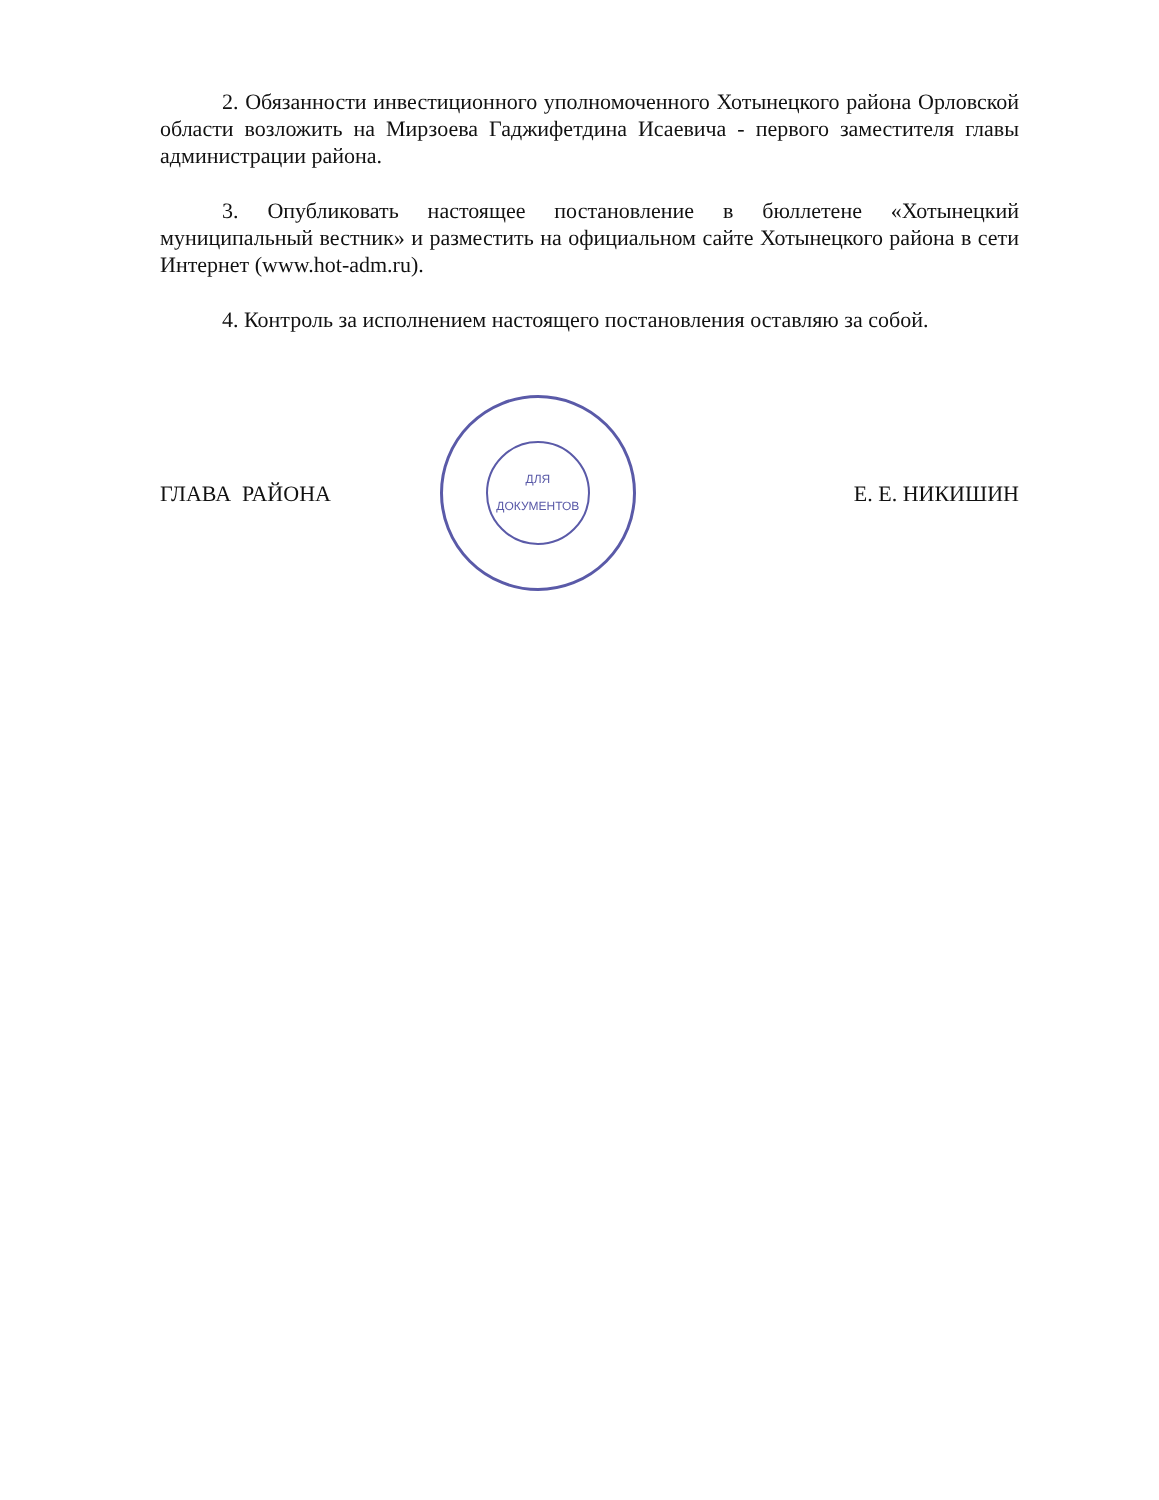2. Обязанности инвестиционного уполномоченного Хотынецкого района Орловской области возложить на Мирзоева Гаджифетдина Исаевича - первого заместителя главы администрации района.
3. Опубликовать настоящее постановление в бюллетене «Хотынецкий муниципальный вестник» и разместить на официальном сайте Хотынецкого района в сети Интернет (www.hot-adm.ru).
4. Контроль за исполнением настоящего постановления оставляю за собой.
ГЛАВА РАЙОНА
ДЛЯ
ДОКУМЕНТОВ
​ Е. Е. НИКИШИН